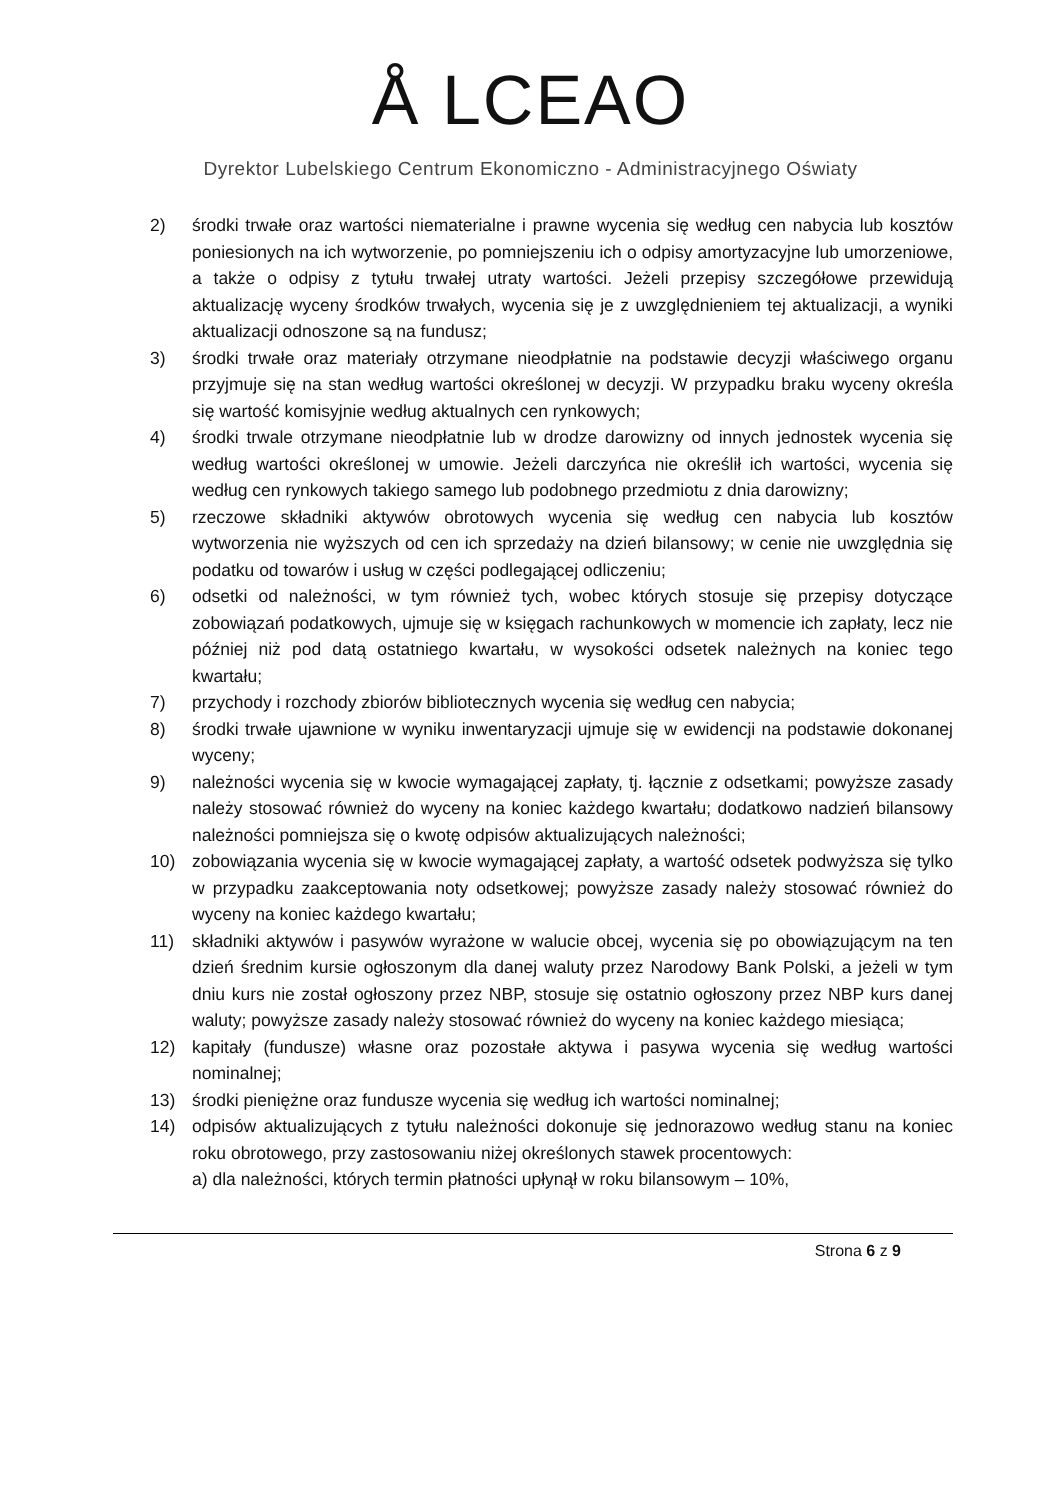Å LCEAO
Dyrektor Lubelskiego Centrum Ekonomiczno - Administracyjnego Oświaty
2) środki trwałe oraz wartości niematerialne i prawne wycenia się według cen nabycia lub kosztów poniesionych na ich wytworzenie, po pomniejszeniu ich o odpisy amortyzacyjne lub umorzeniowe, a także o odpisy z tytułu trwałej utraty wartości. Jeżeli przepisy szczegółowe przewidują aktualizację wyceny środków trwałych, wycenia się je z uwzględnieniem tej aktualizacji, a wyniki aktualizacji odnoszone są na fundusz;
3) środki trwałe oraz materiały otrzymane nieodpłatnie na podstawie decyzji właściwego organu przyjmuje się na stan według wartości określonej w decyzji. W przypadku braku wyceny określa się wartość komisyjnie według aktualnych cen rynkowych;
4) środki trwale otrzymane nieodpłatnie lub w drodze darowizny od innych jednostek wycenia się według wartości określonej w umowie. Jeżeli darczyńca nie określił ich wartości, wycenia się według cen rynkowych takiego samego lub podobnego przedmiotu z dnia darowizny;
5) rzeczowe składniki aktywów obrotowych wycenia się według cen nabycia lub kosztów wytworzenia nie wyższych od cen ich sprzedaży na dzień bilansowy; w cenie nie uwzględnia się podatku od towarów i usług w części podlegającej odliczeniu;
6) odsetki od należności, w tym również tych, wobec których stosuje się przepisy dotyczące zobowiązań podatkowych, ujmuje się w księgach rachunkowych w momencie ich zapłaty, lecz nie później niż pod datą ostatniego kwartału, w wysokości odsetek należnych na koniec tego kwartału;
7) przychody i rozchody zbiorów bibliotecznych wycenia się według cen nabycia;
8) środki trwałe ujawnione w wyniku inwentaryzacji ujmuje się w ewidencji na podstawie dokonanej wyceny;
9) należności wycenia się w kwocie wymagającej zapłaty, tj. łącznie z odsetkami; powyższe zasady należy stosować również do wyceny na koniec każdego kwartału; dodatkowo nadzień bilansowy należności pomniejsza się o kwotę odpisów aktualizujących należności;
10) zobowiązania wycenia się w kwocie wymagającej zapłaty, a wartość odsetek podwyższa się tylko w przypadku zaakceptowania noty odsetkowej; powyższe zasady należy stosować również do wyceny na koniec każdego kwartału;
11) składniki aktywów i pasywów wyrażone w walucie obcej, wycenia się po obowiązującym na ten dzień średnim kursie ogłoszonym dla danej waluty przez Narodowy Bank Polski, a jeżeli w tym dniu kurs nie został ogłoszony przez NBP, stosuje się ostatnio ogłoszony przez NBP kurs danej waluty; powyższe zasady należy stosować również do wyceny na koniec każdego miesiąca;
12) kapitały (fundusze) własne oraz pozostałe aktywa i pasywa wycenia się według wartości nominalnej;
13) środki pieniężne oraz fundusze wycenia się według ich wartości nominalnej;
14) odpisów aktualizujących z tytułu należności dokonuje się jednorazowo według stanu na koniec roku obrotowego, przy zastosowaniu niżej określonych stawek procentowych:
a) dla należności, których termin płatności upłynął w roku bilansowym – 10%,
Strona 6 z 9